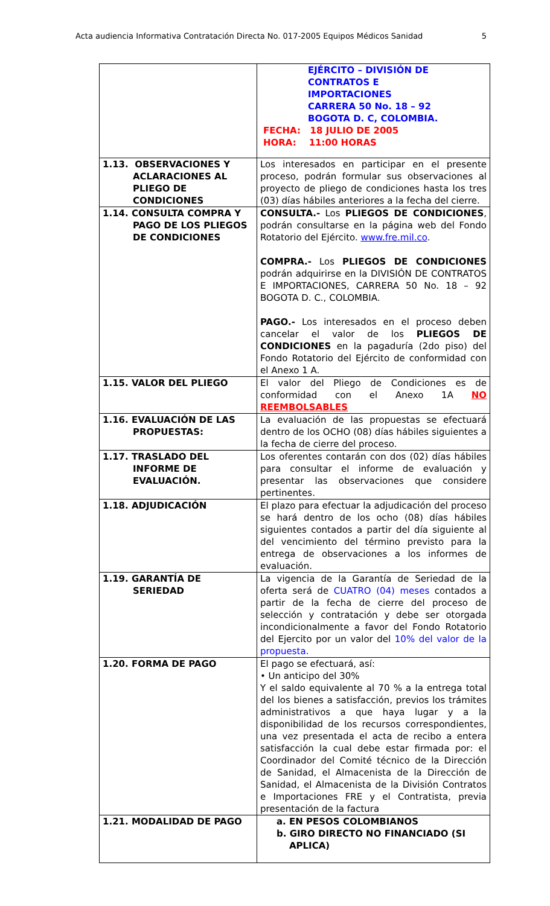Acta audiencia Informativa Contratación Directa No. 017-2005 Equipos Médicos Sanidad 5
| | EJÉRCITO – DIVISIÓN DE CONTRATOS E IMPORTACIONES CARRERA 50 No. 18 – 92 BOGOTA D. C, COLOMBIA. FECHA: 18 JULIO DE 2005 HORA: 11:00 HORAS |
| 1.13. OBSERVACIONES Y ACLARACIONES AL PLIEGO DE CONDICIONES | Los interesados en participar en el presente proceso, podrán formular sus observaciones al proyecto de pliego de condiciones hasta los tres (03) días hábiles anteriores a la fecha del cierre. |
| 1.14. CONSULTA COMPRA Y PAGO DE LOS PLIEGOS DE CONDICIONES | CONSULTA.- Los PLIEGOS DE CONDICIONES , podrán consultarse en la página web del Fondo Rotatorio del Ejército. www.fre.mil.co . COMPRA.- Los PLIEGOS DE CONDICIONES podrán adquirirse en la DIVISIÓN DE CONTRATOS E IMPORTACIONES, CARRERA 50 No. 18 – 92 BOGOTA D. C., COLOMBIA. PAGO.- Los interesados en el proceso deben cancelar el valor de los PLIEGOS DE CONDICIONES en la pagaduría (2do piso) del Fondo Rotatorio del Ejército de conformidad con el Anexo 1 A. |
| 1.15. VALOR DEL PLIEGO | El valor del Pliego de Condiciones es de conformidad con el Anexo 1A NO REEMBOLSABLES |
| 1.16. EVALUACIÓN DE LAS PROPUESTAS: | La evaluación de las propuestas se efectuará dentro de los OCHO (08) días hábiles siguientes a la fecha de cierre del proceso. |
| 1.17. TRASLADO DEL INFORME DE EVALUACIÓN. | Los oferentes contarán con dos (02) días hábiles para consultar el informe de evaluación y presentar las observaciones que considere pertinentes. |
| 1.18. ADJUDICACIÓN | El plazo para efectuar la adjudicación del proceso se hará dentro de los ocho (08) días hábiles siguientes contados a partir del día siguiente al del vencimiento del término previsto para la entrega de observaciones a los informes de evaluación. |
| 1.19. GARANTÍA DE SERIEDAD | La vigencia de la Garantía de Seriedad de la oferta será de CUATRO (04) meses contados a partir de la fecha de cierre del proceso de selección y contratación y debe ser otorgada incondicionalmente a favor del Fondo Rotatorio del Ejercito por un valor del 10% del valor de la propuesta . |
| 1.20. FORMA DE PAGO | El pago se efectuará, así: • Un anticipo del 30% Y el saldo equivalente al 70 % a la entrega total del los bienes a satisfacción, previos los trámites administrativos a que haya lugar y a la disponibilidad de los recursos correspondientes, una vez presentada el acta de recibo a entera satisfacción la cual debe estar firmada por: el Coordinador del Comité técnico de la Dirección de Sanidad, el Almacenista de la Dirección de Sanidad, el Almacenista de la División Contratos e Importaciones FRE y el Contratista, previa presentación de la factura |
| 1.21. MODALIDAD DE PAGO | a. EN PESOS COLOMBIANOS b. GIRO DIRECTO NO FINANCIADO (SI APLICA) |